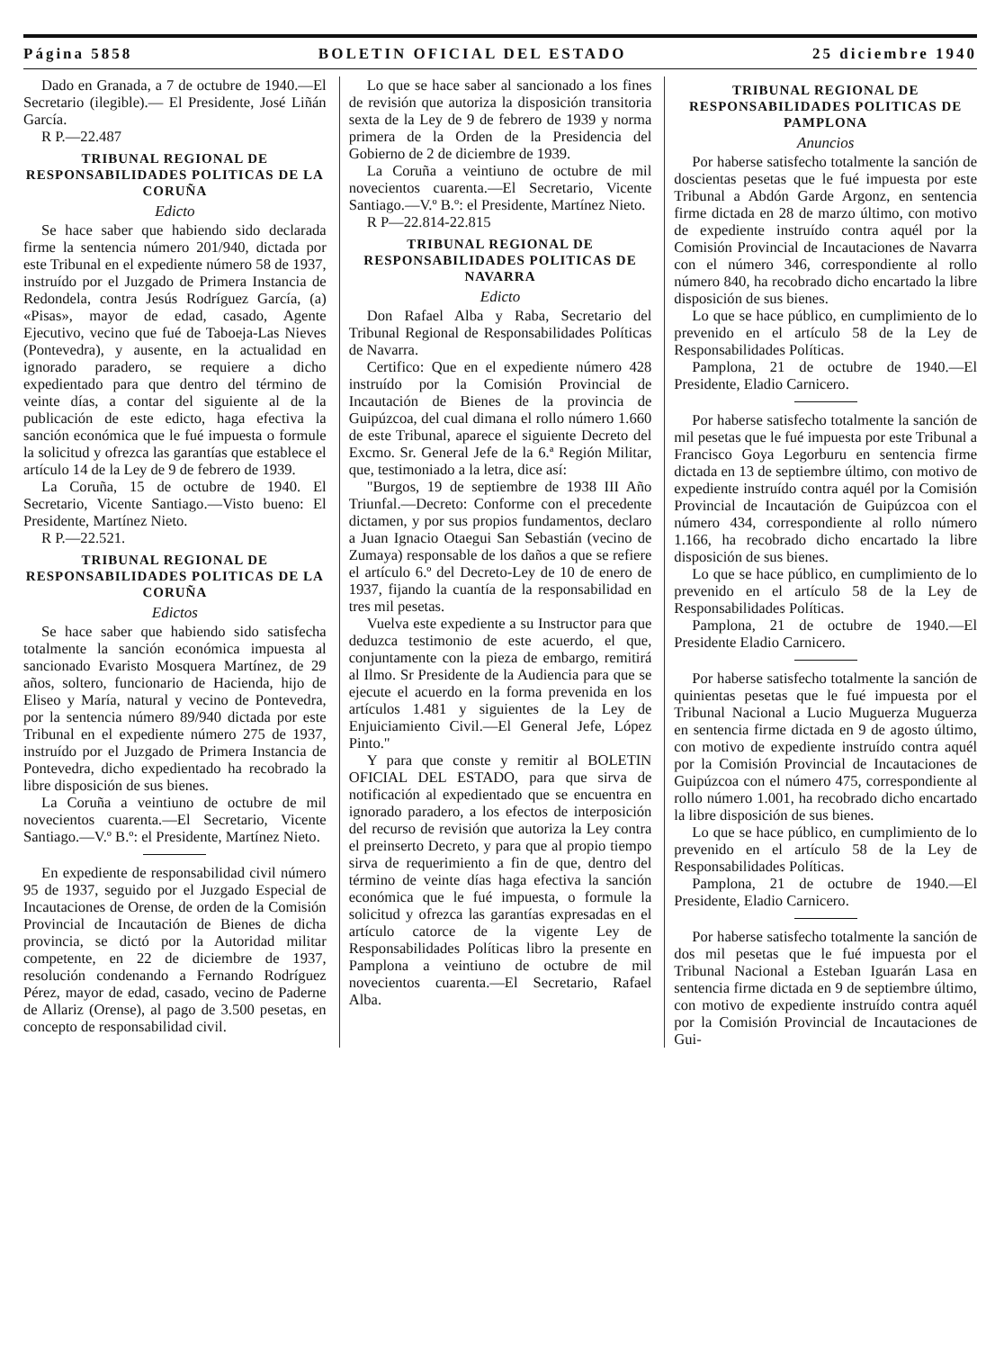Página 5858 BOLETIN OFICIAL DEL ESTADO 25 diciembre 1940
Dado en Granada, a 7 de octubre de 1940.—El Secretario (ilegible).— El Presidente, José Liñán García.
R P.—22.487
TRIBUNAL REGIONAL DE RESPONSABILIDADES POLITICAS DE LA CORUÑA
Edicto
Se hace saber que habiendo sido declarada firme la sentencia número 201/940, dictada por este Tribunal en el expediente número 58 de 1937, instruído por el Juzgado de Primera Instancia de Redondela, contra Jesús Rodríguez García, (a) «Pisas», mayor de edad, casado, Agente Ejecutivo, vecino que fué de Taboeja-Las Nieves (Pontevedra), y ausente, en la actualidad en ignorado paradero, se requiere a dicho expedientado para que dentro del término de veinte días, a contar del siguiente al de la publicación de este edicto, haga efectiva la sanción económica que le fué impuesta o formule la solicitud y ofrezca las garantías que establece el artículo 14 de la Ley de 9 de febrero de 1939.
La Coruña, 15 de octubre de 1940. El Secretario, Vicente Santiago.—Visto bueno: El Presidente, Martínez Nieto.
R P.—22.521.
TRIBUNAL REGIONAL DE RESPONSABILIDADES POLITICAS DE LA CORUÑA
Edictos
Se hace saber que habiendo sido satisfecha totalmente la sanción económica impuesta al sancionado Evaristo Mosquera Martínez, de 29 años, soltero, funcionario de Hacienda, hijo de Eliseo y María, natural y vecino de Pontevedra, por la sentencia número 89/940 dictada por este Tribunal en el expediente número 275 de 1937, instruído por el Juzgado de Primera Instancia de Pontevedra, dicho expedientado ha recobrado la libre disposición de sus bienes.
La Coruña a veintiuno de octubre de mil novecientos cuarenta.—El Secretario, Vicente Santiago.—V.º B.º: el Presidente, Martínez Nieto.
En expediente de responsabilidad civil número 95 de 1937, seguido por el Juzgado Especial de Incautaciones de Orense, de orden de la Comisión Provincial de Incautación de Bienes de dicha provincia, se dictó por la Autoridad militar competente, en 22 de diciembre de 1937, resolución condenando a Fernando Rodríguez Pérez, mayor de edad, casado, vecino de Paderne de Allariz (Orense), al pago de 3.500 pesetas, en concepto de responsabilidad civil.
Lo que se hace saber al sancionado a los fines de revisión que autoriza la disposición transitoria sexta de la Ley de 9 de febrero de 1939 y norma primera de la Orden de la Presidencia del Gobierno de 2 de diciembre de 1939.
La Coruña a veintiuno de octubre de mil novecientos cuarenta.—El Secretario, Vicente Santiago.—V.º B.º: el Presidente, Martínez Nieto.
R P—22.814-22.815
TRIBUNAL REGIONAL DE RESPONSABILIDADES POLITICAS DE NAVARRA
Edicto
Don Rafael Alba y Raba, Secretario del Tribunal Regional de Responsabilidades Políticas de Navarra.
Certifico: Que en el expediente número 428 instruído por la Comisión Provincial de Incautación de Bienes de la provincia de Guipúzcoa, del cual dimana el rollo número 1.660 de este Tribunal, aparece el siguiente Decreto del Excmo. Sr. General Jefe de la 6.ª Región Militar, que, testimoniado a la letra, dice así:
"Burgos, 19 de septiembre de 1938 III Año Triunfal.—Decreto: Conforme con el precedente dictamen, y por sus propios fundamentos, declaro a Juan Ignacio Otaegui San Sebastián (vecino de Zumaya) responsable de los daños a que se refiere el artículo 6.º del Decreto-Ley de 10 de enero de 1937, fijando la cuantía de la responsabilidad en tres mil pesetas.
Vuelva este expediente a su Instructor para que deduzca testimonio de este acuerdo, el que, conjuntamente con la pieza de embargo, remitirá al Ilmo. Sr Presidente de la Audiencia para que se ejecute el acuerdo en la forma prevenida en los artículos 1.481 y siguientes de la Ley de Enjuiciamiento Civil.—El General Jefe, López Pinto."
Y para que conste y remitir al BOLETIN OFICIAL DEL ESTADO, para que sirva de notificación al expedientado que se encuentra en ignorado paradero, a los efectos de interposición del recurso de revisión que autoriza la Ley contra el preinserto Decreto, y para que al propio tiempo sirva de requerimiento a fin de que, dentro del término de veinte días haga efectiva la sanción económica que le fué impuesta, o formule la solicitud y ofrezca las garantías expresadas en el artículo catorce de la vigente Ley de Responsabilidades Políticas libro la presente en Pamplona a veintiuno de octubre de mil novecientos cuarenta.—El Secretario, Rafael Alba.
TRIBUNAL REGIONAL DE RESPONSABILIDADES POLITICAS DE PAMPLONA
Anuncios
Por haberse satisfecho totalmente la sanción de doscientas pesetas que le fué impuesta por este Tribunal a Abdón Garde Argonz, en sentencia firme dictada en 28 de marzo último, con motivo de expediente instruído contra aquél por la Comisión Provincial de Incautaciones de Navarra con el número 346, correspondiente al rollo número 840, ha recobrado dicho encartado la libre disposición de sus bienes.
Lo que se hace público, en cumplimiento de lo prevenido en el artículo 58 de la Ley de Responsabilidades Políticas.
Pamplona, 21 de octubre de 1940.—El Presidente, Eladio Carnicero.
Por haberse satisfecho totalmente la sanción de mil pesetas que le fué impuesta por este Tribunal a Francisco Goya Legorburu en sentencia firme dictada en 13 de septiembre último, con motivo de expediente instruído contra aquél por la Comisión Provincial de Incautación de Guipúzcoa con el número 434, correspondiente al rollo número 1.166, ha recobrado dicho encartado la libre disposición de sus bienes.
Lo que se hace público, en cumplimiento de lo prevenido en el artículo 58 de la Ley de Responsabilidades Políticas.
Pamplona, 21 de octubre de 1940.—El Presidente Eladio Carnicero.
Por haberse satisfecho totalmente la sanción de quinientas pesetas que le fué impuesta por el Tribunal Nacional a Lucio Muguerza Muguerza en sentencia firme dictada en 9 de agosto último, con motivo de expediente instruído contra aquél por la Comisión Provincial de Incautaciones de Guipúzcoa con el número 475, correspondiente al rollo número 1.001, ha recobrado dicho encartado la libre disposición de sus bienes.
Lo que se hace público, en cumplimiento de lo prevenido en el artículo 58 de la Ley de Responsabilidades Políticas.
Pamplona, 21 de octubre de 1940.—El Presidente, Eladio Carnicero.
Por haberse satisfecho totalmente la sanción de dos mil pesetas que le fué impuesta por el Tribunal Nacional a Esteban Iguarán Lasa en sentencia firme dictada en 9 de septiembre último, con motivo de expediente instruído contra aquél por la Comisión Provincial de Incautaciones de Gui-